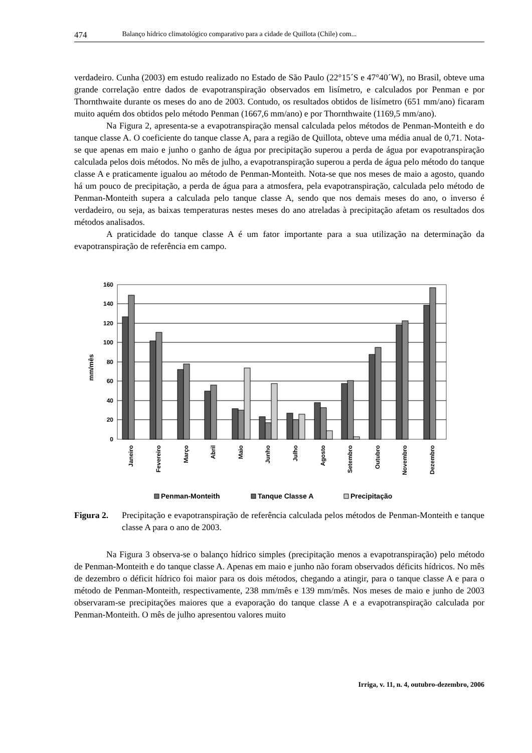474 Balanço hídrico climatológico comparativo para a cidade de Quillota (Chile) com...
verdadeiro. Cunha (2003) em estudo realizado no Estado de São Paulo (22°15´S e 47°40´W), no Brasil, obteve uma grande correlação entre dados de evapotranspiração observados em lisímetro, e calculados por Penman e por Thornthwaite durante os meses do ano de 2003. Contudo, os resultados obtidos de lisímetro (651 mm/ano) ficaram muito aquém dos obtidos pelo método Penman (1667,6 mm/ano) e por Thornthwaite (1169,5 mm/ano).
Na Figura 2, apresenta-se a evapotranspiração mensal calculada pelos métodos de Penman-Monteith e do tanque classe A. O coeficiente do tanque classe A, para a região de Quillota, obteve uma média anual de 0,71. Nota-se que apenas em maio e junho o ganho de água por precipitação superou a perda de água por evapotranspiração calculada pelos dois métodos. No mês de julho, a evapotranspiração superou a perda de água pelo método do tanque classe A e praticamente igualou ao método de Penman-Monteith. Nota-se que nos meses de maio a agosto, quando há um pouco de precipitação, a perda de água para a atmosfera, pela evapotranspiração, calculada pelo método de Penman-Monteith supera a calculada pelo tanque classe A, sendo que nos demais meses do ano, o inverso é verdadeiro, ou seja, as baixas temperaturas nestes meses do ano atreladas à precipitação afetam os resultados dos métodos analisados.
A praticidade do tanque classe A é um fator importante para a sua utilização na determinação da evapotranspiração de referência em campo.
160
140
120
100
80
60
40
20
0
mm/mês
Janeiro
Fevereiro
Março
Abril
Maio
Junho
Julho
Agosto
Setembro
Outubro
Novembro
Dezembro
Penman-Monteith
Tanque Classe A
Precipitação
Figura 2. Precipitação e evapotranspiração de referência calculada pelos métodos de Penman-Monteith e tanque classe A para o ano de 2003.
Na Figura 3 observa-se o balanço hídrico simples (precipitação menos a evapotranspiração) pelo método de Penman-Monteith e do tanque classe A. Apenas em maio e junho não foram observados déficits hídricos. No mês de dezembro o déficit hídrico foi maior para os dois métodos, chegando a atingir, para o tanque classe A e para o método de Penman-Monteith, respectivamente, 238 mm/mês e 139 mm/mês. Nos meses de maio e junho de 2003 observaram-se precipitações maiores que a evaporação do tanque classe A e a evapotranspiração calculada por Penman-Monteith. O mês de julho apresentou valores muito
Irriga, v. 11, n. 4, outubro-dezembro, 2006